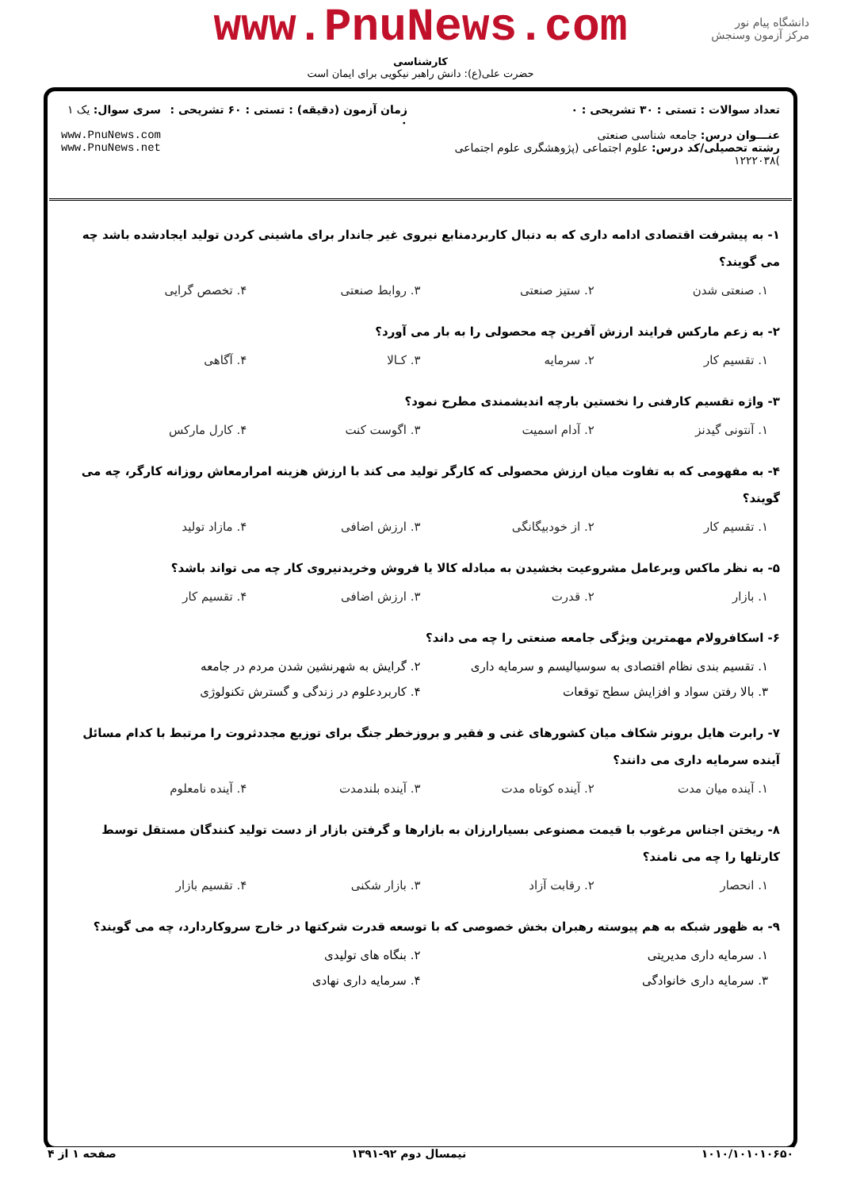www.PnuNews.com
کارشناسی
حضرت علی(ع): دانش راهبر نیکویی برای ایمان است
دانشگاه پیام نور
مرکز آزمون وسنجش
تعداد سوالات : تستی : ۳۰ تشریحی : ۰
عنـــوان درس: جامعه شناسی صنعتی
رشته تحصیلی/کد درس: علوم اجتماعی (پژوهشگری علوم اجتماعی )۱۲۲۲۰۳۸
زمان آزمون (دقیقه) : تستی : ۶۰ تشریحی : ۰
سری سوال: یک ۱
www.PnuNews.com
www.PnuNews.net
۱- به پیشرفت اقتصادی ادامه داری که به دنبال کاربردمنابع نیروی غیر جاندار برای ماشینی کردن تولید ایجادشده باشد چه می گویند؟
۱. صنعتی شدن ۲. ستیز صنعتی ۳. روابط صنعتی ۴. تخصص گرایی
۲- به زعم مارکس فرایند ارزش آفرین چه محصولی را به بار می آورد؟
۱. تقسیم کار ۲. سرمایه ۳. کـالا ۴. آگاهی
۳- واژه تقسیم کارفنی را نخستین بارچه اندیشمندی مطرح نمود؟
۱. آنتونی گیدنز ۲. آدام اسمیت ۳. اگوست کنت ۴. کارل مارکس
۴- به مفهومی که به تفاوت میان ارزش محصولی که کارگر تولید می کند با ارزش هزینه امرارمعاش روزانه کارگر، چه می گویند؟
۱. تقسیم کار ۲. از خودبیگانگی ۳. ارزش اضافی ۴. مازاد تولید
۵- به نظر ماکس وبرعامل مشروعیت بخشیدن به مبادله کالا یا فروش وخریدنیروی کار چه می تواند باشد؟
۱. بازار ۲. قدرت ۳. ارزش اضافی ۴. تقسیم کار
۶- اسکافرولام مهمترین ویژگی جامعه صنعتی را چه می داند؟
۱. تقسیم بندی نظام اقتصادی به سوسیالیسم و سرمایه داری ۲. گرایش به شهرنشین شدن مردم در جامعه ۳. بالا رفتن سواد و افزایش سطح توقعات ۴. کاربردعلوم در زندگی و گسترش تکنولوژی
۷- رابرت هایل برونر شکاف میان کشورهای غنی و فقیر و بروزخطر جنگ برای توزیع مجددثروت را مرتبط با کدام مسائل آینده سرمایه داری می دانند؟
۱. آینده میان مدت ۲. آینده کوتاه مدت ۳. آینده بلندمدت ۴. آینده نامعلوم
۸- ریختن اجناس مرغوب با قیمت مصنوعی بسیارارزان به بازارها و گرفتن بازار از دست تولید کنندگان مستقل توسط کارتلها را چه می نامند؟
۱. انحصار ۲. رقابت آزاد ۳. بازار شکنی ۴. تقسیم بازار
۹- به ظهور شبکه به هم پیوسته رهبران بخش خصوصی که با توسعه قدرت شرکتها در خارج سروکاردارد، چه می گویند؟
۱. سرمایه داری مدیریتی ۲. بنگاه های تولیدی ۳. سرمایه داری خانوادگی ۴. سرمایه داری نهادی
۱۰۱۰/۱۰۱۰۱۰۶۵۰ نیمسال دوم ۹۲-۱۳۹۱ صفحه ۱ از ۴